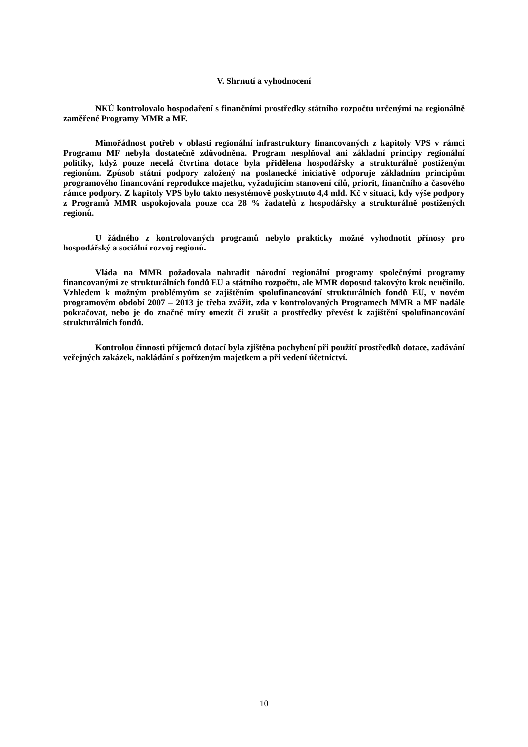V. Shrnutí a vyhodnocení
NKÚ kontrolovalo hospodaření s finančními prostředky státního rozpočtu určenými na regionálně zaměřené Programy MMR a MF.
Mimořádnost potřeb v oblasti regionální infrastruktury financovaných z kapitoly VPS v rámci Programu MF nebyla dostatečně zdůvodněna. Program nesplňoval ani základní principy regionální politiky, když pouze necelá čtvrtina dotace byla přidělena hospodářsky a strukturálně postiženým regionům. Způsob státní podpory založený na poslanecké iniciativě odporuje základním principům programového financování reprodukce majetku, vyžadujícím stanovení cílů, priorit, finančního a časového rámce podpory. Z kapitoly VPS bylo takto nesystémově poskytnuto 4,4 mld. Kč v situaci, kdy výše podpory z Programů MMR uspokojovala pouze cca 28 % žadatelů z hospodářsky a strukturálně postižených regionů.
U žádného z kontrolovaných programů nebylo prakticky možné vyhodnotit přínosy pro hospodářský a sociální rozvoj regionů.
Vláda na MMR požadovala nahradit národní regionální programy společnými programy financovanými ze strukturálních fondů EU a státního rozpočtu, ale MMR doposud takovýto krok neučinilo. Vzhledem k možným problémyům se zajištěním spolufinancování strukturálních fondů EU, v novém programovém období 2007 – 2013 je třeba zvážit, zda v kontrolovaných Programech MMR a MF nadále pokračovat, nebo je do značné míry omezit či zrušit a prostředky převést k zajištění spolufinancování strukturálních fondů.
Kontrolou činnosti příjemců dotací byla zjištěna pochybení při použití prostředků dotace, zadávání veřejných zakázek, nakládání s pořízeným majetkem a při vedení účetnictví.
10